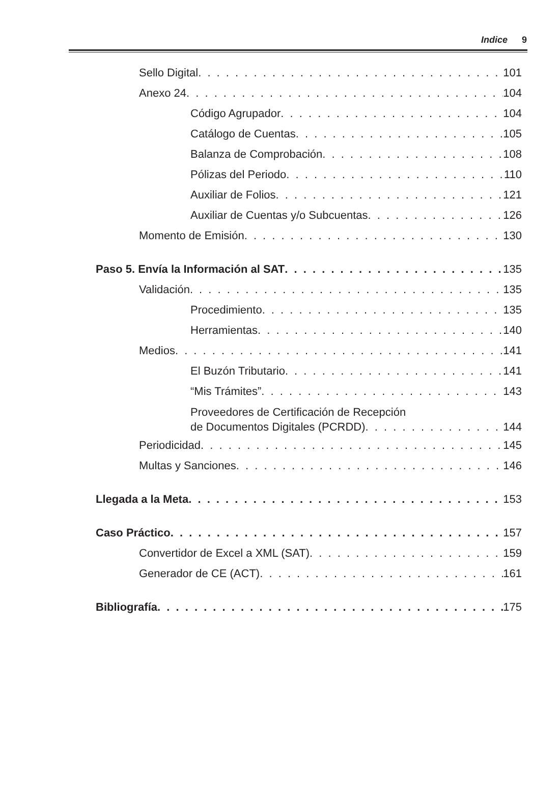Indice 9
Sello Digital 101
Anexo 24 104
Código Agrupador 104
Catálogo de Cuentas 105
Balanza de Comprobación 108
Pólizas del Periodo 110
Auxiliar de Folios 121
Auxiliar de Cuentas y/o Subcuentas 126
Momento de Emisión 130
Paso 5. Envía la Información al SAT 135
Validación 135
Procedimiento 135
Herramientas 140
Medios 141
El Buzón Tributario 141
“Mis Trámites” 143
Proveedores de Certificación de Recepción
de Documentos Digitales (PCRDD) 144
Periodicidad 145
Multas y Sanciones 146
Llegada a la Meta 153
Caso Práctico 157
Convertidor de Excel a XML (SAT) 159
Generador de CE (ACT) 161
Bibliografía 175